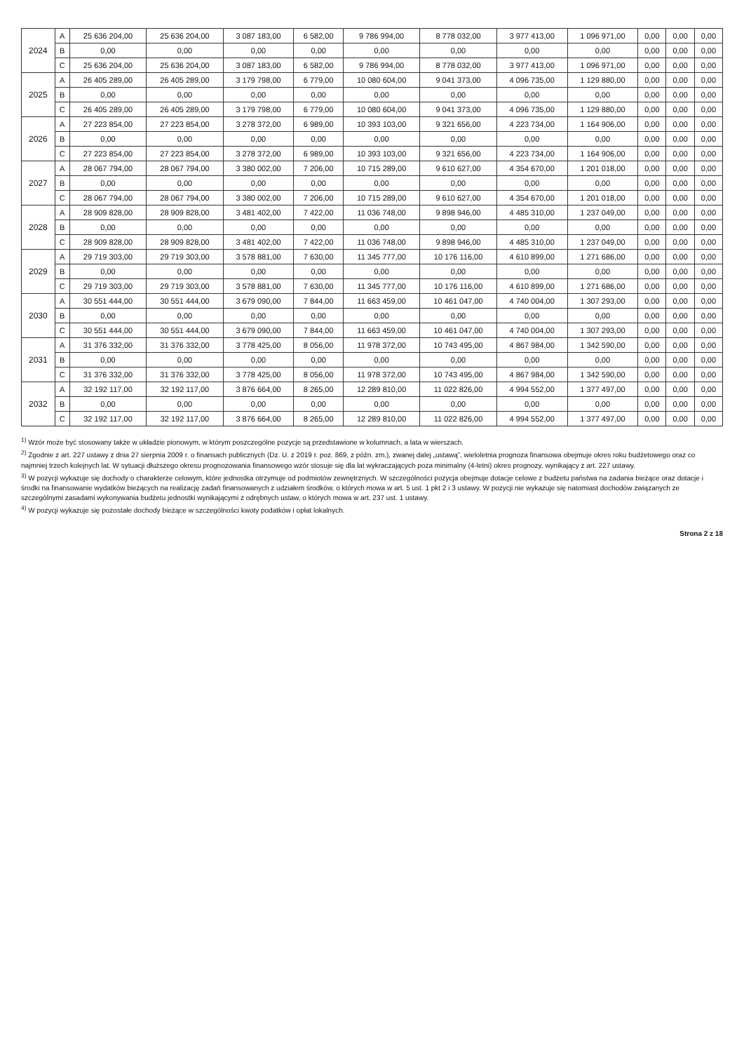| 2024 | A | 25 636 204,00 | 25 636 204,00 | 3 087 183,00 | 6 582,00 | 9 786 994,00 | 8 778 032,00 | 3 977 413,00 | 1 096 971,00 | 0,00 | 0,00 | 0,00 |
| | B | 0,00 | 0,00 | 0,00 | 0,00 | 0,00 | 0,00 | 0,00 | 0,00 | 0,00 | 0,00 | 0,00 |
| | C | 25 636 204,00 | 25 636 204,00 | 3 087 183,00 | 6 582,00 | 9 786 994,00 | 8 778 032,00 | 3 977 413,00 | 1 096 971,00 | 0,00 | 0,00 | 0,00 |
| 2025 | A | 26 405 289,00 | 26 405 289,00 | 3 179 798,00 | 6 779,00 | 10 080 604,00 | 9 041 373,00 | 4 096 735,00 | 1 129 880,00 | 0,00 | 0,00 | 0,00 |
| | B | 0,00 | 0,00 | 0,00 | 0,00 | 0,00 | 0,00 | 0,00 | 0,00 | 0,00 | 0,00 | 0,00 |
| | C | 26 405 289,00 | 26 405 289,00 | 3 179 798,00 | 6 779,00 | 10 080 604,00 | 9 041 373,00 | 4 096 735,00 | 1 129 880,00 | 0,00 | 0,00 | 0,00 |
| 2026 | A | 27 223 854,00 | 27 223 854,00 | 3 278 372,00 | 6 989,00 | 10 393 103,00 | 9 321 656,00 | 4 223 734,00 | 1 164 906,00 | 0,00 | 0,00 | 0,00 |
| | B | 0,00 | 0,00 | 0,00 | 0,00 | 0,00 | 0,00 | 0,00 | 0,00 | 0,00 | 0,00 | 0,00 |
| | C | 27 223 854,00 | 27 223 854,00 | 3 278 372,00 | 6 989,00 | 10 393 103,00 | 9 321 656,00 | 4 223 734,00 | 1 164 906,00 | 0,00 | 0,00 | 0,00 |
| 2027 | A | 28 067 794,00 | 28 067 794,00 | 3 380 002,00 | 7 206,00 | 10 715 289,00 | 9 610 627,00 | 4 354 670,00 | 1 201 018,00 | 0,00 | 0,00 | 0,00 |
| | B | 0,00 | 0,00 | 0,00 | 0,00 | 0,00 | 0,00 | 0,00 | 0,00 | 0,00 | 0,00 | 0,00 |
| | C | 28 067 794,00 | 28 067 794,00 | 3 380 002,00 | 7 206,00 | 10 715 289,00 | 9 610 627,00 | 4 354 670,00 | 1 201 018,00 | 0,00 | 0,00 | 0,00 |
| 2028 | A | 28 909 828,00 | 28 909 828,00 | 3 481 402,00 | 7 422,00 | 11 036 748,00 | 9 898 946,00 | 4 485 310,00 | 1 237 049,00 | 0,00 | 0,00 | 0,00 |
| | B | 0,00 | 0,00 | 0,00 | 0,00 | 0,00 | 0,00 | 0,00 | 0,00 | 0,00 | 0,00 | 0,00 |
| | C | 28 909 828,00 | 28 909 828,00 | 3 481 402,00 | 7 422,00 | 11 036 748,00 | 9 898 946,00 | 4 485 310,00 | 1 237 049,00 | 0,00 | 0,00 | 0,00 |
| 2029 | A | 29 719 303,00 | 29 719 303,00 | 3 578 881,00 | 7 630,00 | 11 345 777,00 | 10 176 116,00 | 4 610 899,00 | 1 271 686,00 | 0,00 | 0,00 | 0,00 |
| | B | 0,00 | 0,00 | 0,00 | 0,00 | 0,00 | 0,00 | 0,00 | 0,00 | 0,00 | 0,00 | 0,00 |
| | C | 29 719 303,00 | 29 719 303,00 | 3 578 881,00 | 7 630,00 | 11 345 777,00 | 10 176 116,00 | 4 610 899,00 | 1 271 686,00 | 0,00 | 0,00 | 0,00 |
| 2030 | A | 30 551 444,00 | 30 551 444,00 | 3 679 090,00 | 7 844,00 | 11 663 459,00 | 10 461 047,00 | 4 740 004,00 | 1 307 293,00 | 0,00 | 0,00 | 0,00 |
| | B | 0,00 | 0,00 | 0,00 | 0,00 | 0,00 | 0,00 | 0,00 | 0,00 | 0,00 | 0,00 | 0,00 |
| | C | 30 551 444,00 | 30 551 444,00 | 3 679 090,00 | 7 844,00 | 11 663 459,00 | 10 461 047,00 | 4 740 004,00 | 1 307 293,00 | 0,00 | 0,00 | 0,00 |
| 2031 | A | 31 376 332,00 | 31 376 332,00 | 3 778 425,00 | 8 056,00 | 11 978 372,00 | 10 743 495,00 | 4 867 984,00 | 1 342 590,00 | 0,00 | 0,00 | 0,00 |
| | B | 0,00 | 0,00 | 0,00 | 0,00 | 0,00 | 0,00 | 0,00 | 0,00 | 0,00 | 0,00 | 0,00 |
| | C | 31 376 332,00 | 31 376 332,00 | 3 778 425,00 | 8 056,00 | 11 978 372,00 | 10 743 495,00 | 4 867 984,00 | 1 342 590,00 | 0,00 | 0,00 | 0,00 |
| 2032 | A | 32 192 117,00 | 32 192 117,00 | 3 876 664,00 | 8 265,00 | 12 289 810,00 | 11 022 826,00 | 4 994 552,00 | 1 377 497,00 | 0,00 | 0,00 | 0,00 |
| | B | 0,00 | 0,00 | 0,00 | 0,00 | 0,00 | 0,00 | 0,00 | 0,00 | 0,00 | 0,00 | 0,00 |
| | C | 32 192 117,00 | 32 192 117,00 | 3 876 664,00 | 8 265,00 | 12 289 810,00 | 11 022 826,00 | 4 994 552,00 | 1 377 497,00 | 0,00 | 0,00 | 0,00 |
<sup>1)</sup> Wzór może być stosowany także w układzie pionowym, w którym poszczególne pozycje są przedstawione w kolumnach, a lata w wierszach.
<sup>2)</sup> Zgodnie z art. 227 ustawy z dnia 27 sierpnia 2009 r. o finansach publicznych (Dz. U. z 2019 r. poz. 869, z późn. zm.), zwanej dalej „ustawą”, wieloletnia prognoza finansowa obejmuje okres roku budżetowego oraz co najmniej trzech kolejnych lat. W sytuacji dłuższego okresu prognozowania finansowego wzór stosuje się dla lat wykraczających poza minimalny (4-letni) okres prognozy, wynikający z art. 227 ustawy.
<sup>3)</sup> W pozycji wykazuje się dochody o charakterze celowym, które jednostka otrzymuje od podmiotów zewnętrznych. W szczególności pozycja obejmuje dotacje celowe z budżetu państwa na zadania bieżące oraz dotacje i środki na finansowanie wydatków bieżących na realizację zadań finansowanych z udziałem środków, o których mowa w art. 5 ust. 1 pkt 2 i 3 ustawy. W pozycji nie wykazuje się natomiast dochodów związanych ze szczególnymi zasadami wykonywania budżetu jednostki wynikającymi z odrębnych ustaw, o których mowa w art. 237 ust. 1 ustawy.
<sup>4)</sup> W pozycji wykazuje się pozostałe dochody bieżące w szczególności kwoty podatków i opłat lokalnych.
Strona 2 z 18